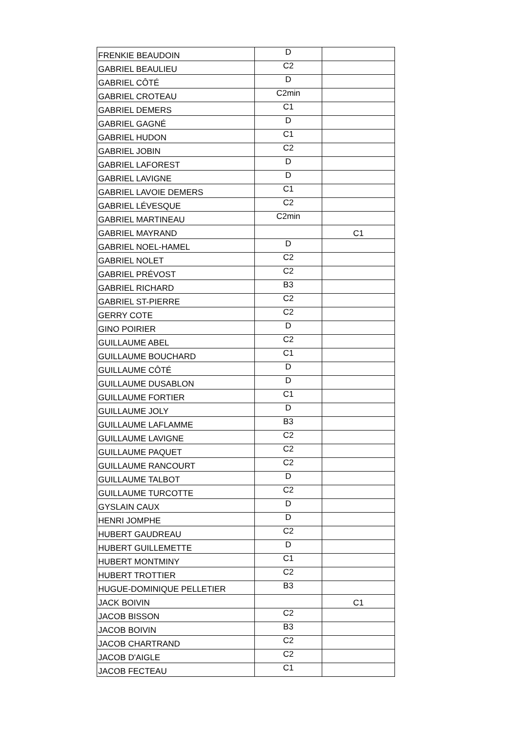| FRENKIE BEAUDOIN | D | |
| GABRIEL BEAULIEU | C2 | |
| GABRIEL CÔTÉ | D | |
| GABRIEL CROTEAU | C2min | |
| GABRIEL DEMERS | C1 | |
| GABRIEL GAGNÉ | D | |
| GABRIEL HUDON | C1 | |
| GABRIEL JOBIN | C2 | |
| GABRIEL LAFOREST | D | |
| GABRIEL LAVIGNE | D | |
| GABRIEL LAVOIE DEMERS | C1 | |
| GABRIEL LÉVESQUE | C2 | |
| GABRIEL MARTINEAU | C2min | |
| GABRIEL MAYRAND | | C1 |
| GABRIEL NOEL-HAMEL | D | |
| GABRIEL NOLET | C2 | |
| GABRIEL PRÉVOST | C2 | |
| GABRIEL RICHARD | B3 | |
| GABRIEL ST-PIERRE | C2 | |
| GERRY COTE | C2 | |
| GINO POIRIER | D | |
| GUILLAUME ABEL | C2 | |
| GUILLAUME BOUCHARD | C1 | |
| GUILLAUME CÔTÉ | D | |
| GUILLAUME DUSABLON | D | |
| GUILLAUME FORTIER | C1 | |
| GUILLAUME JOLY | D | |
| GUILLAUME LAFLAMME | B3 | |
| GUILLAUME LAVIGNE | C2 | |
| GUILLAUME PAQUET | C2 | |
| GUILLAUME RANCOURT | C2 | |
| GUILLAUME TALBOT | D | |
| GUILLAUME TURCOTTE | C2 | |
| GYSLAIN CAUX | D | |
| HENRI JOMPHE | D | |
| HUBERT GAUDREAU | C2 | |
| HUBERT GUILLEMETTE | D | |
| HUBERT MONTMINY | C1 | |
| HUBERT TROTTIER | C2 | |
| HUGUE-DOMINIQUE PELLETIER | B3 | |
| JACK BOIVIN | | C1 |
| JACOB BISSON | C2 | |
| JACOB BOIVIN | B3 | |
| JACOB CHARTRAND | C2 | |
| JACOB D'AIGLE | C2 | |
| JACOB FECTEAU | C1 | |